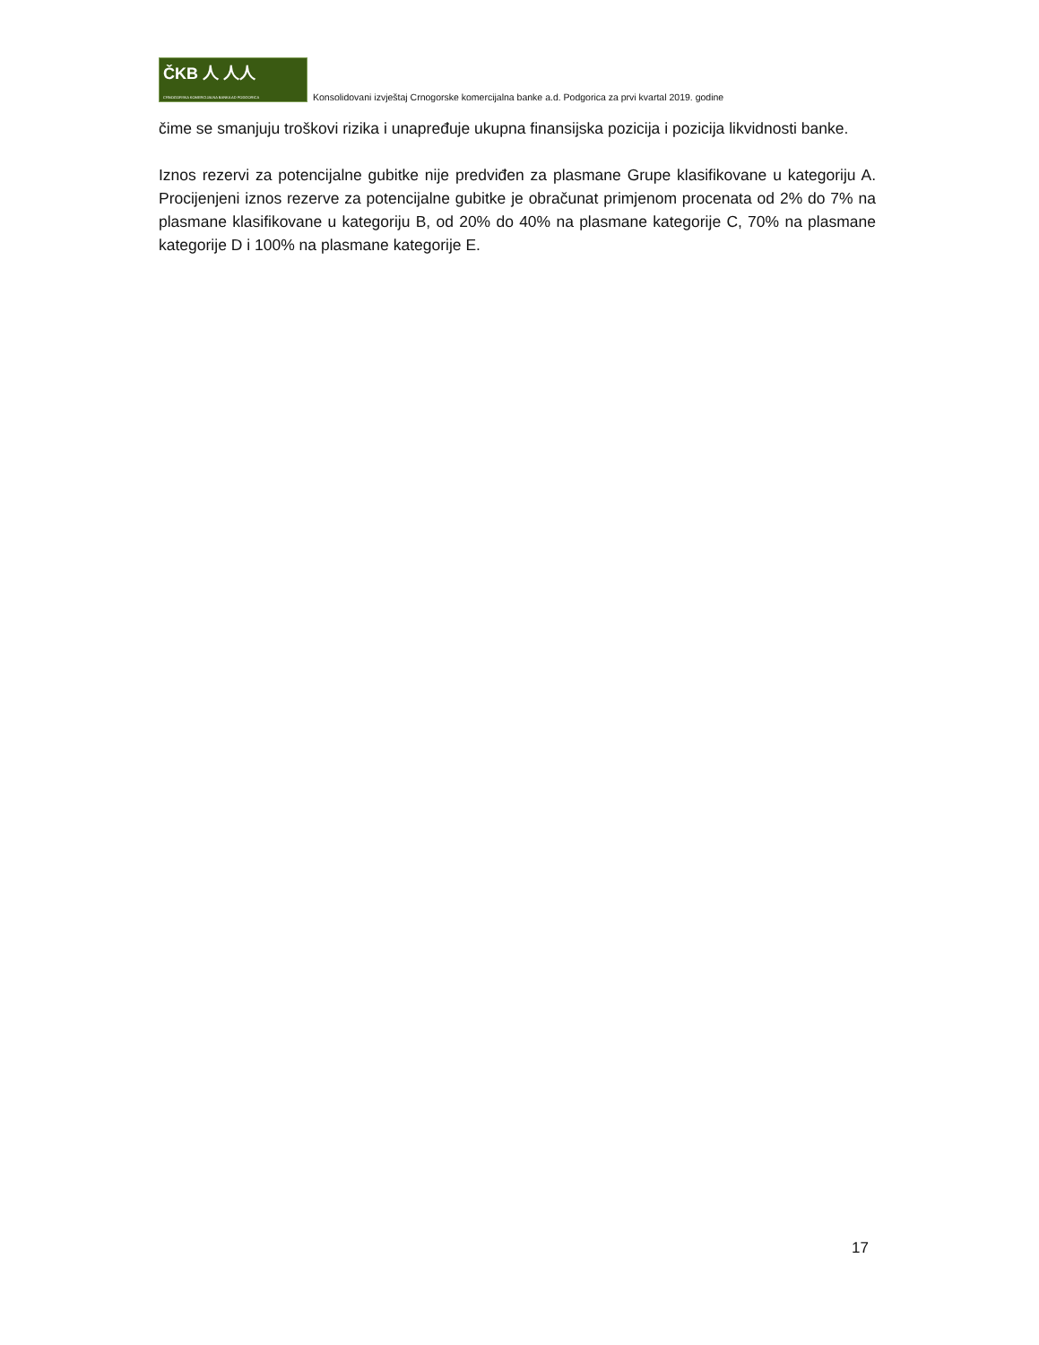ČKB ⼈ ⼈⼈
CRNOGORSKA KOMERCIJALNA BANKA AD PODGORICA
Konsolidovani izvještaj Crnogorske komercijalna banke a.d. Podgorica za prvi kvartal 2019. godine
čime se smanjuju troškovi rizika i unapređuje ukupna finansijska pozicija i pozicija likvidnosti banke.
Iznos rezervi za potencijalne gubitke nije predviđen za plasmane Grupe klasifikovane u kategoriju A. Procijenjeni iznos rezerve za potencijalne gubitke je obračunat primjenom procenata od 2% do 7% na plasmane klasifikovane u kategoriju B, od 20% do 40% na plasmane kategorije C, 70% na plasmane kategorije D i 100% na plasmane kategorije E.
17